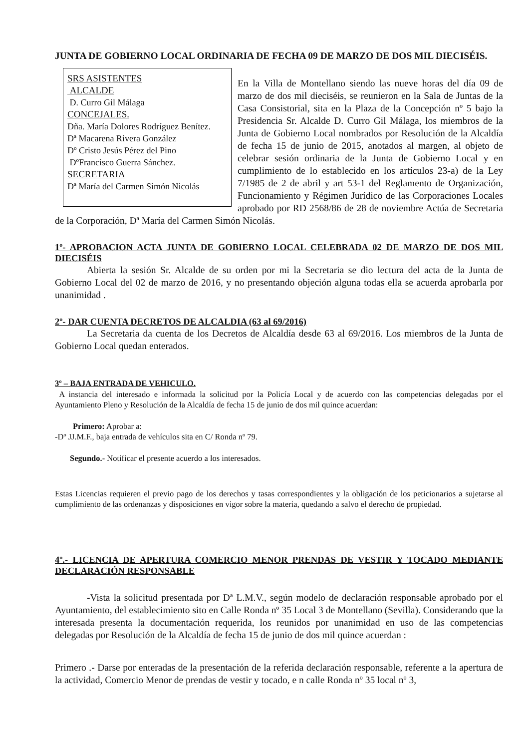JUNTA DE GOBIERNO LOCAL ORDINARIA DE FECHA 09 DE MARZO DE DOS MIL DIECISÉIS.
SRS ASISTENTES
ALCALDE
D. Curro Gil Málaga
CONCEJALES.
Dña. María Dolores Rodríguez Benítez.
Dª Macarena Rivera González
Dº Cristo Jesús Pérez del Pino
DºFrancisco Guerra Sánchez.
SECRETARIA
Dª María del Carmen Simón Nicolás
En la Villa de Montellano siendo las nueve horas del día 09 de marzo de dos mil dieciséis, se reunieron en la Sala de Juntas de la Casa Consistorial, sita en la Plaza de la Concepción nº 5 bajo la Presidencia Sr. Alcalde D. Curro Gil Málaga, los miembros de la Junta de Gobierno Local nombrados por Resolución de la Alcaldía de fecha 15 de junio de 2015, anotados al margen, al objeto de celebrar sesión ordinaria de la Junta de Gobierno Local y en cumplimiento de lo establecido en los artículos 23-a) de la Ley 7/1985 de 2 de abril y art 53-1 del Reglamento de Organización, Funcionamiento y Régimen Jurídico de las Corporaciones Locales aprobado por RD 2568/86 de 28 de noviembre Actúa de Secretaria de la Corporación, Dª María del Carmen Simón Nicolás.
1º- APROBACION ACTA JUNTA DE GOBIERNO LOCAL CELEBRADA 02 DE MARZO DE DOS MIL DIECISÉIS
Abierta la sesión Sr. Alcalde de su orden por mi la Secretaria se dio lectura del acta de la Junta de Gobierno Local del 02 de marzo de 2016, y no presentando objeción alguna todas ella se acuerda aprobarla por unanimidad .
2º- DAR CUENTA DECRETOS DE ALCALDIA (63 al 69/2016)
La Secretaria da cuenta de los Decretos de Alcaldía desde 63 al 69/2016. Los miembros de la Junta de Gobierno Local quedan enterados.
3º – BAJA ENTRADA DE VEHICULO.
A instancia del interesado e informada la solicitud por la Policía Local y de acuerdo con las competencias delegadas por el Ayuntamiento Pleno y Resolución de la Alcaldía de fecha 15 de junio de dos mil quince acuerdan:
Primero: Aprobar a:
-Dº JJ.M.F., baja entrada de vehículos sita en C/ Ronda nº 79.
Segundo.- Notificar el presente acuerdo a los interesados.
Estas Licencias requieren el previo pago de los derechos y tasas correspondientes y la obligación de los peticionarios a sujetarse al cumplimiento de las ordenanzas y disposiciones en vigor sobre la materia, quedando a salvo el derecho de propiedad.
4º.- LICENCIA DE APERTURA COMERCIO MENOR PRENDAS DE VESTIR Y TOCADO MEDIANTE DECLARACIÓN RESPONSABLE
-Vista la solicitud presentada por Dª L.M.V., según modelo de declaración responsable aprobado por el Ayuntamiento, del establecimiento sito en Calle Ronda nº 35 Local 3 de Montellano (Sevilla). Considerando que la interesada presenta la documentación requerida, los reunidos por unanimidad en uso de las competencias delegadas por Resolución de la Alcaldía de fecha 15 de junio de dos mil quince acuerdan :
Primero .- Darse por enteradas de la presentación de la referida declaración responsable, referente a la apertura de la actividad, Comercio Menor de prendas de vestir y tocado, e n calle Ronda nº 35 local nº 3,